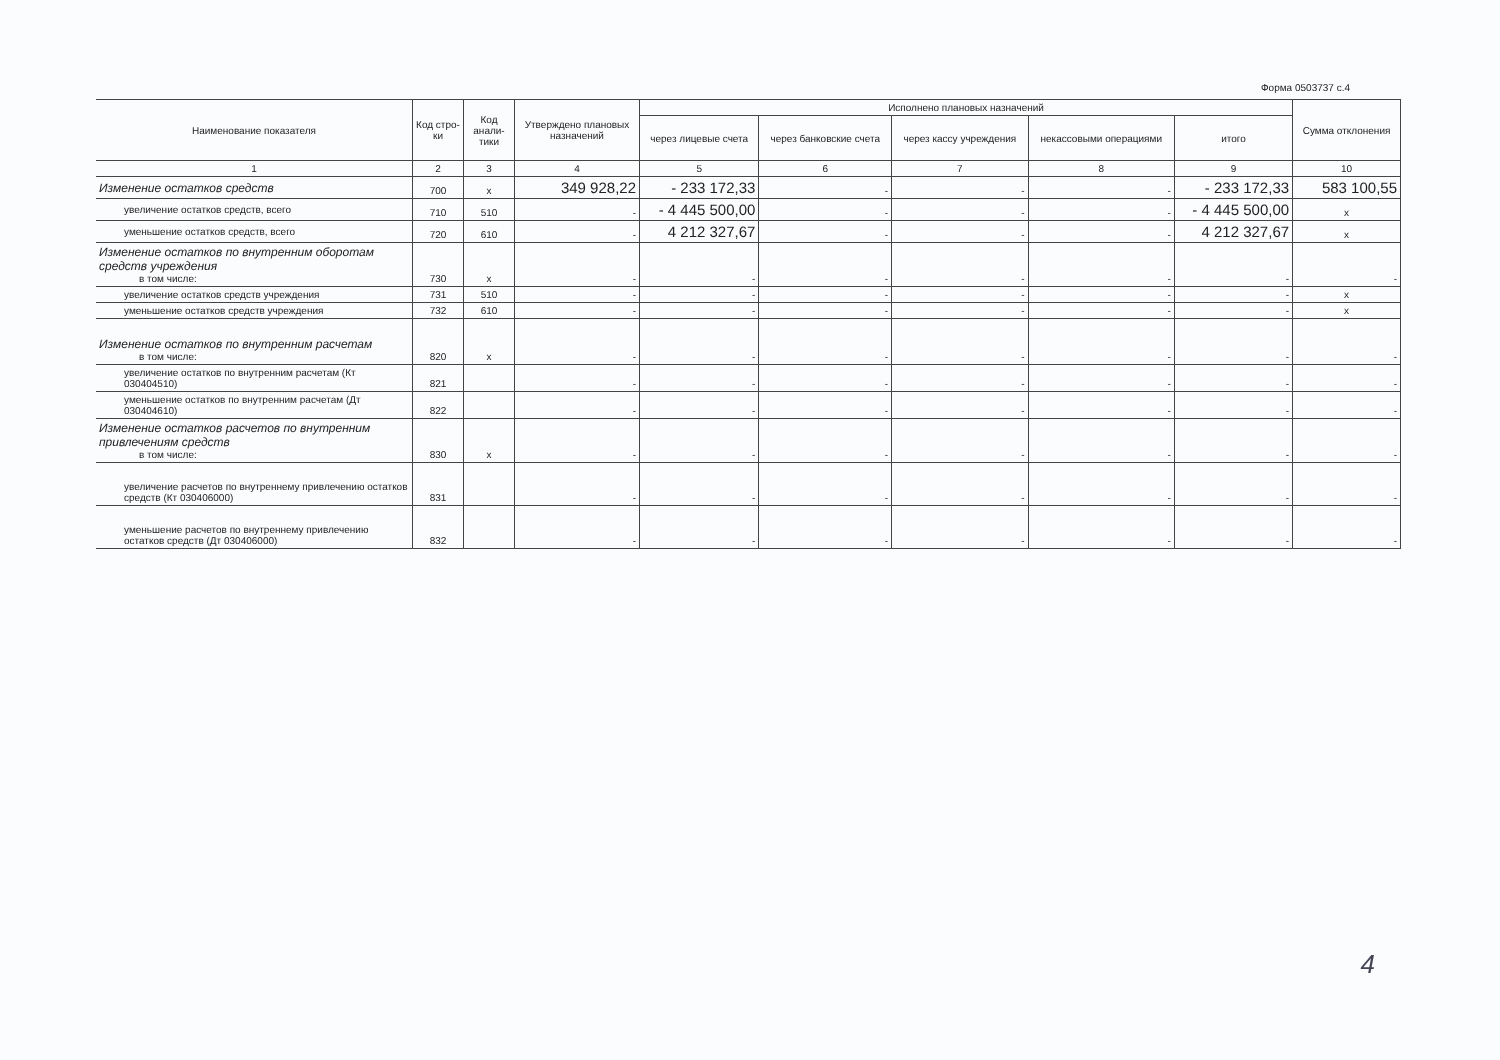Форма 0503737 с.4
| Наименование показателя | Код стро-ки | Код анали-тики | Утверждено плановых назначений | Исполнено плановых назначений | | | | | Сумма отклонения |
| --- | --- | --- | --- | --- | --- | --- | --- | --- | --- |
| | | | | через лицевые счета | через банковские счета | через кассу учреждения | некассовыми операциями | итого | |
| 1 | 2 | 3 | 4 | 5 | 6 | 7 | 8 | 9 | 10 |
| Изменение остатков средств | 700 | x | 349 928,22 | - 233 172,33 | - | - | - | - 233 172,33 | 583 100,55 |
| увеличение остатков средств, всего | 710 | 510 | - | - 4 445 500,00 | - | - | - | - 4 445 500,00 | x |
| уменьшение остатков средств, всего | 720 | 610 | - | 4 212 327,67 | - | - | - | 4 212 327,67 | x |
| Изменение остатков по внутренним оборотам средств учреждения в том числе: | 730 | x | - | - | - | - | - | - | - |
| увеличение остатков средств учреждения | 731 | 510 | - | - | - | - | - | - | x |
| уменьшение остатков средств учреждения | 732 | 610 | - | - | - | - | - | - | x |
| Изменение остатков по внутренним расчетам в том числе: | 820 | x | - | - | - | - | - | - | - |
| увеличение остатков по внутренним расчетам (Кт 030404510) | 821 | | - | - | - | - | - | - | - |
| уменьшение остатков по внутренним расчетам (Дт 030404610) | 822 | | - | - | - | - | - | - | - |
| Изменение остатков расчетов по внутренним привлечениям средств в том числе: | 830 | x | - | - | - | - | - | - | - |
| увеличение расчетов по внутреннему привлечению остатков средств (Кт 030406000) | 831 | | - | - | - | - | - | - | - |
| уменьшение расчетов по внутреннему привлечению остатков средств (Дт 030406000) | 832 | | - | - | - | - | - | - | - |
4